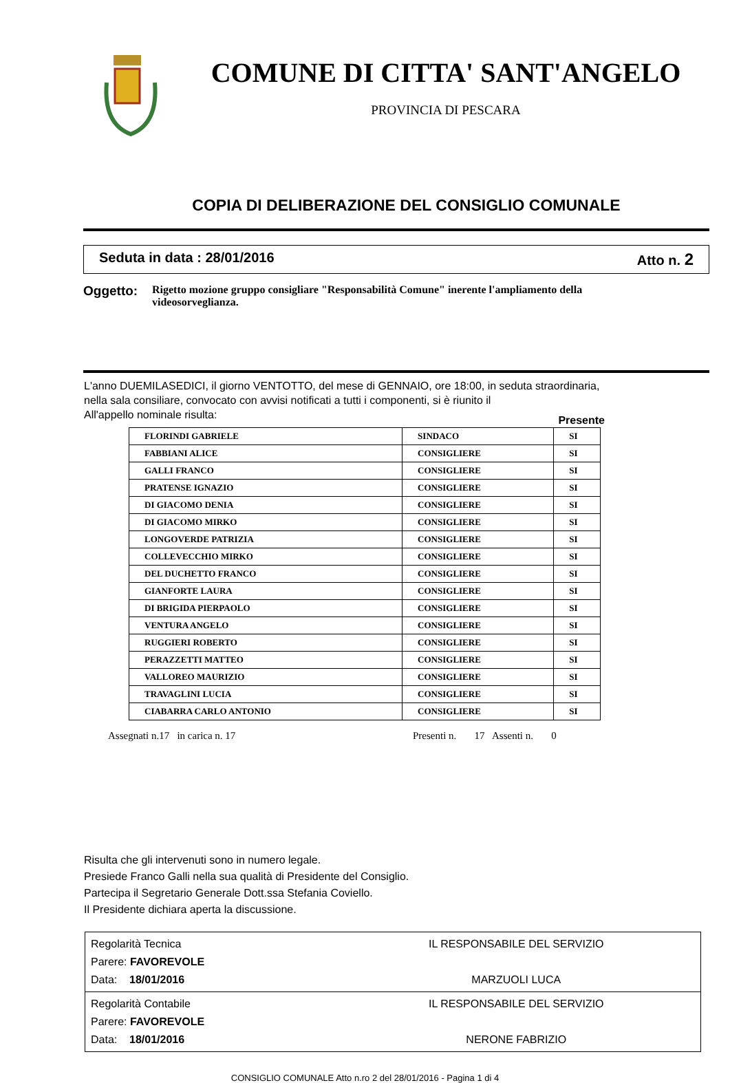COMUNE DI CITTA' SANT'ANGELO
PROVINCIA DI PESCARA
COPIA DI DELIBERAZIONE DEL CONSIGLIO COMUNALE
Seduta in data : 28/01/2016 Atto n. 2
Oggetto: Rigetto mozione gruppo consigliare "Responsabilità Comune" inerente l'ampliamento della videosorveglianza.
L'anno DUEMILASEDICI, il giorno VENTOTTO, del mese di GENNAIO, ore 18:00, in seduta straordinaria, nella sala consiliare, convocato con avvisi notificati a tutti i componenti, si è riunito il
All'appello nominale risulta: Presente
| FLORINDI GABRIELE | SINDACO | SI |
| FABBIANI ALICE | CONSIGLIERE | SI |
| GALLI FRANCO | CONSIGLIERE | SI |
| PRATENSE IGNAZIO | CONSIGLIERE | SI |
| DI GIACOMO DENIA | CONSIGLIERE | SI |
| DI GIACOMO MIRKO | CONSIGLIERE | SI |
| LONGOVERDE PATRIZIA | CONSIGLIERE | SI |
| COLLEVECCHIO MIRKO | CONSIGLIERE | SI |
| DEL DUCHETTO FRANCO | CONSIGLIERE | SI |
| GIANFORTE LAURA | CONSIGLIERE | SI |
| DI BRIGIDA PIERPAOLO | CONSIGLIERE | SI |
| VENTURA ANGELO | CONSIGLIERE | SI |
| RUGGIERI ROBERTO | CONSIGLIERE | SI |
| PERAZZETTI MATTEO | CONSIGLIERE | SI |
| VALLOREO MAURIZIO | CONSIGLIERE | SI |
| TRAVAGLINI LUCIA | CONSIGLIERE | SI |
| CIABARRA CARLO ANTONIO | CONSIGLIERE | SI |
Assegnati n.17 in carica n. 17 Presenti n. 17 Assenti n. 0
Risulta che gli intervenuti sono in numero legale.
Presiede Franco Galli nella sua qualità di Presidente del Consiglio.
Partecipa il Segretario Generale Dott.ssa Stefania Coviello.
Il Presidente dichiara aperta la discussione.
| Regolarità Tecnica Parere: FAVOREVOLE Data: 18/01/2016 | IL RESPONSABILE DEL SERVIZIO MARZUOLI LUCA |
| Regolarità Contabile Parere: FAVOREVOLE Data: 18/01/2016 | IL RESPONSABILE DEL SERVIZIO NERONE FABRIZIO |
CONSIGLIO COMUNALE Atto n.ro 2 del 28/01/2016 - Pagina 1 di 4